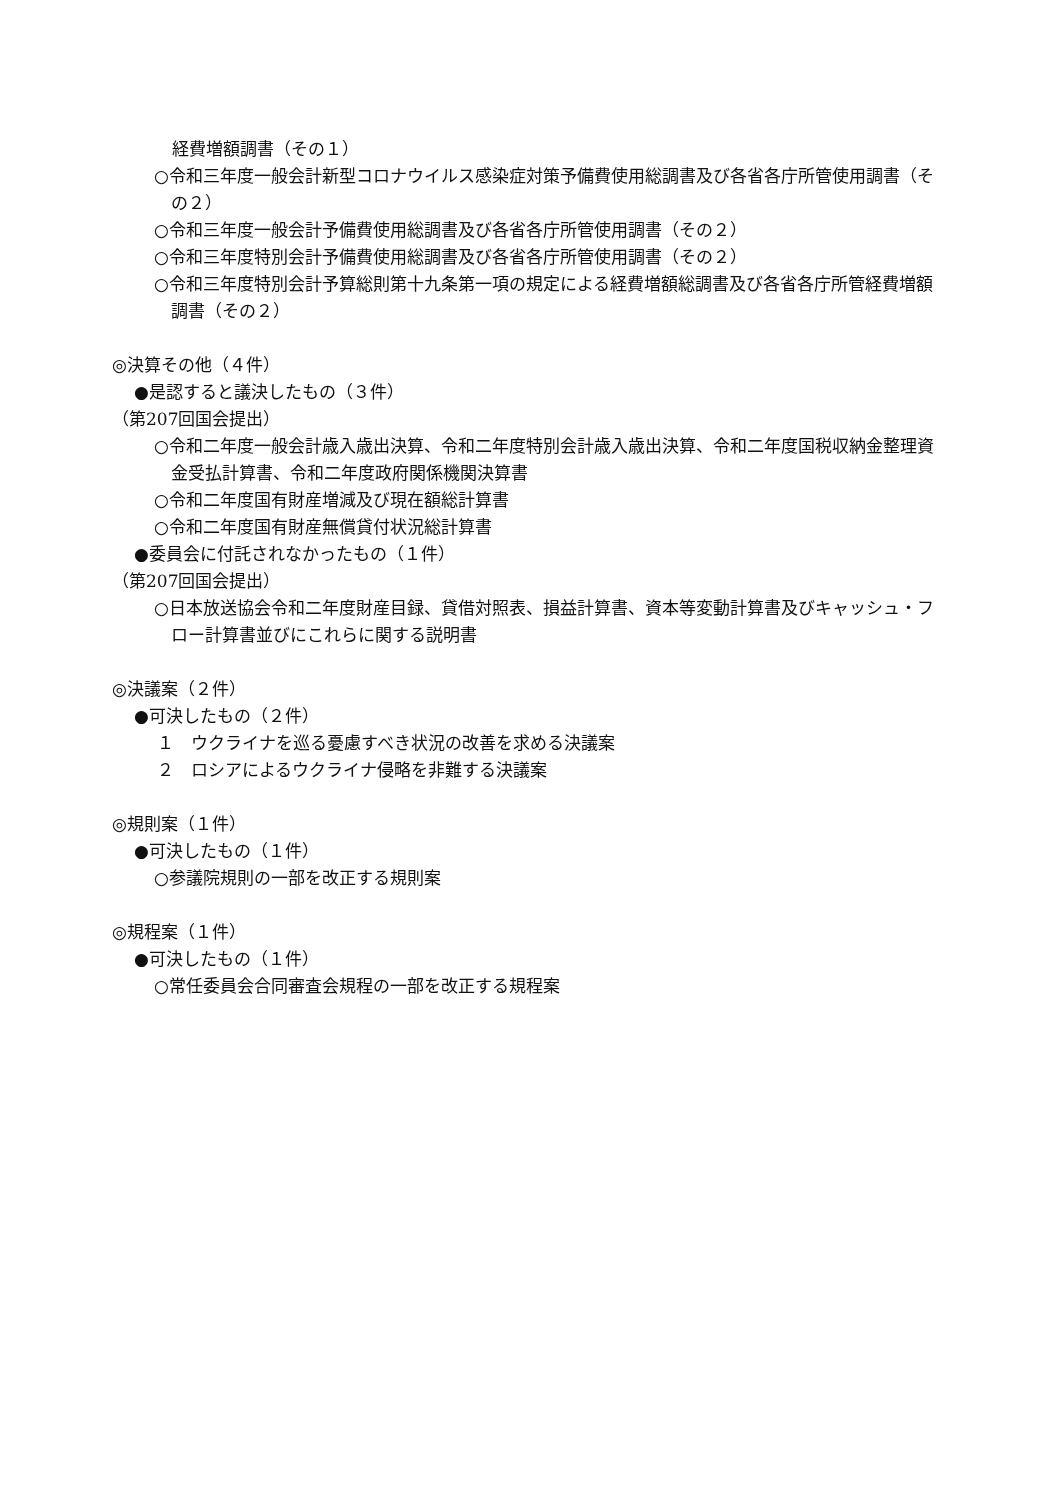経費増額調書（その１）
○令和三年度一般会計新型コロナウイルス感染症対策予備費使用総調書及び各省各庁所管使用調書（その２）
○令和三年度一般会計予備費使用総調書及び各省各庁所管使用調書（その２）
○令和三年度特別会計予備費使用総調書及び各省各庁所管使用調書（その２）
○令和三年度特別会計予算総則第十九条第一項の規定による経費増額総調書及び各省各庁所管経費増額調書（その２）
◎決算その他（４件）
●是認すると議決したもの（３件）
（第207回国会提出）
○令和二年度一般会計歳入歳出決算、令和二年度特別会計歳入歳出決算、令和二年度国税収納金整理資金受払計算書、令和二年度政府関係機関決算書
○令和二年度国有財産増減及び現在額総計算書
○令和二年度国有財産無償貸付状況総計算書
●委員会に付託されなかったもの（１件）
（第207回国会提出）
○日本放送協会令和二年度財産目録、貸借対照表、損益計算書、資本等変動計算書及びキャッシュ・フロー計算書並びにこれらに関する説明書
◎決議案（２件）
●可決したもの（２件）
１　ウクライナを巡る憂慮すべき状況の改善を求める決議案
２　ロシアによるウクライナ侵略を非難する決議案
◎規則案（１件）
●可決したもの（１件）
○参議院規則の一部を改正する規則案
◎規程案（１件）
●可決したもの（１件）
○常任委員会合同審査会規程の一部を改正する規程案